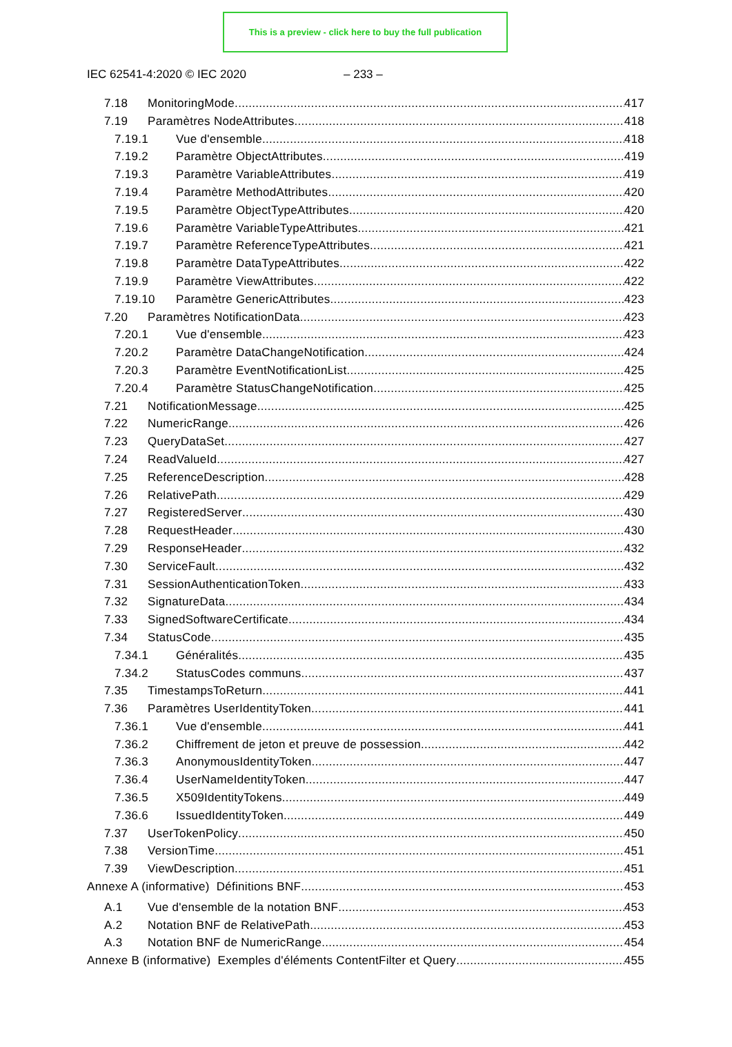This is a preview - click here to buy the full publication
IEC 62541-4:2020 © IEC 2020 – 233 –
7.18 MonitoringMode 417
7.19 Paramètres NodeAttributes 418
7.19.1 Vue d'ensemble 418
7.19.2 Paramètre ObjectAttributes 419
7.19.3 Paramètre VariableAttributes 419
7.19.4 Paramètre MethodAttributes 420
7.19.5 Paramètre ObjectTypeAttributes 420
7.19.6 Paramètre VariableTypeAttributes 421
7.19.7 Paramètre ReferenceTypeAttributes 421
7.19.8 Paramètre DataTypeAttributes 422
7.19.9 Paramètre ViewAttributes 422
7.19.10 Paramètre GenericAttributes 423
7.20 Paramètres NotificationData 423
7.20.1 Vue d'ensemble 423
7.20.2 Paramètre DataChangeNotification 424
7.20.3 Paramètre EventNotificationList 425
7.20.4 Paramètre StatusChangeNotification 425
7.21 NotificationMessage 425
7.22 NumericRange 426
7.23 QueryDataSet 427
7.24 ReadValueId 427
7.25 ReferenceDescription 428
7.26 RelativePath 429
7.27 RegisteredServer 430
7.28 RequestHeader 430
7.29 ResponseHeader 432
7.30 ServiceFault 432
7.31 SessionAuthenticationToken 433
7.32 SignatureData 434
7.33 SignedSoftwareCertificate 434
7.34 StatusCode 435
7.34.1 Généralités 435
7.34.2 StatusCodes communs 437
7.35 TimestampsToReturn 441
7.36 Paramètres UserIdentityToken 441
7.36.1 Vue d'ensemble 441
7.36.2 Chiffrement de jeton et preuve de possession 442
7.36.3 AnonymousIdentityToken 447
7.36.4 UserNameIdentityToken 447
7.36.5 X509IdentityTokens 449
7.36.6 IssuedIdentityToken 449
7.37 UserTokenPolicy 450
7.38 VersionTime 451
7.39 ViewDescription 451
Annexe A (informative) Définitions BNF 453
A.1 Vue d'ensemble de la notation BNF 453
A.2 Notation BNF de RelativePath 453
A.3 Notation BNF de NumericRange 454
Annexe B (informative) Exemples d'éléments ContentFilter et Query 455